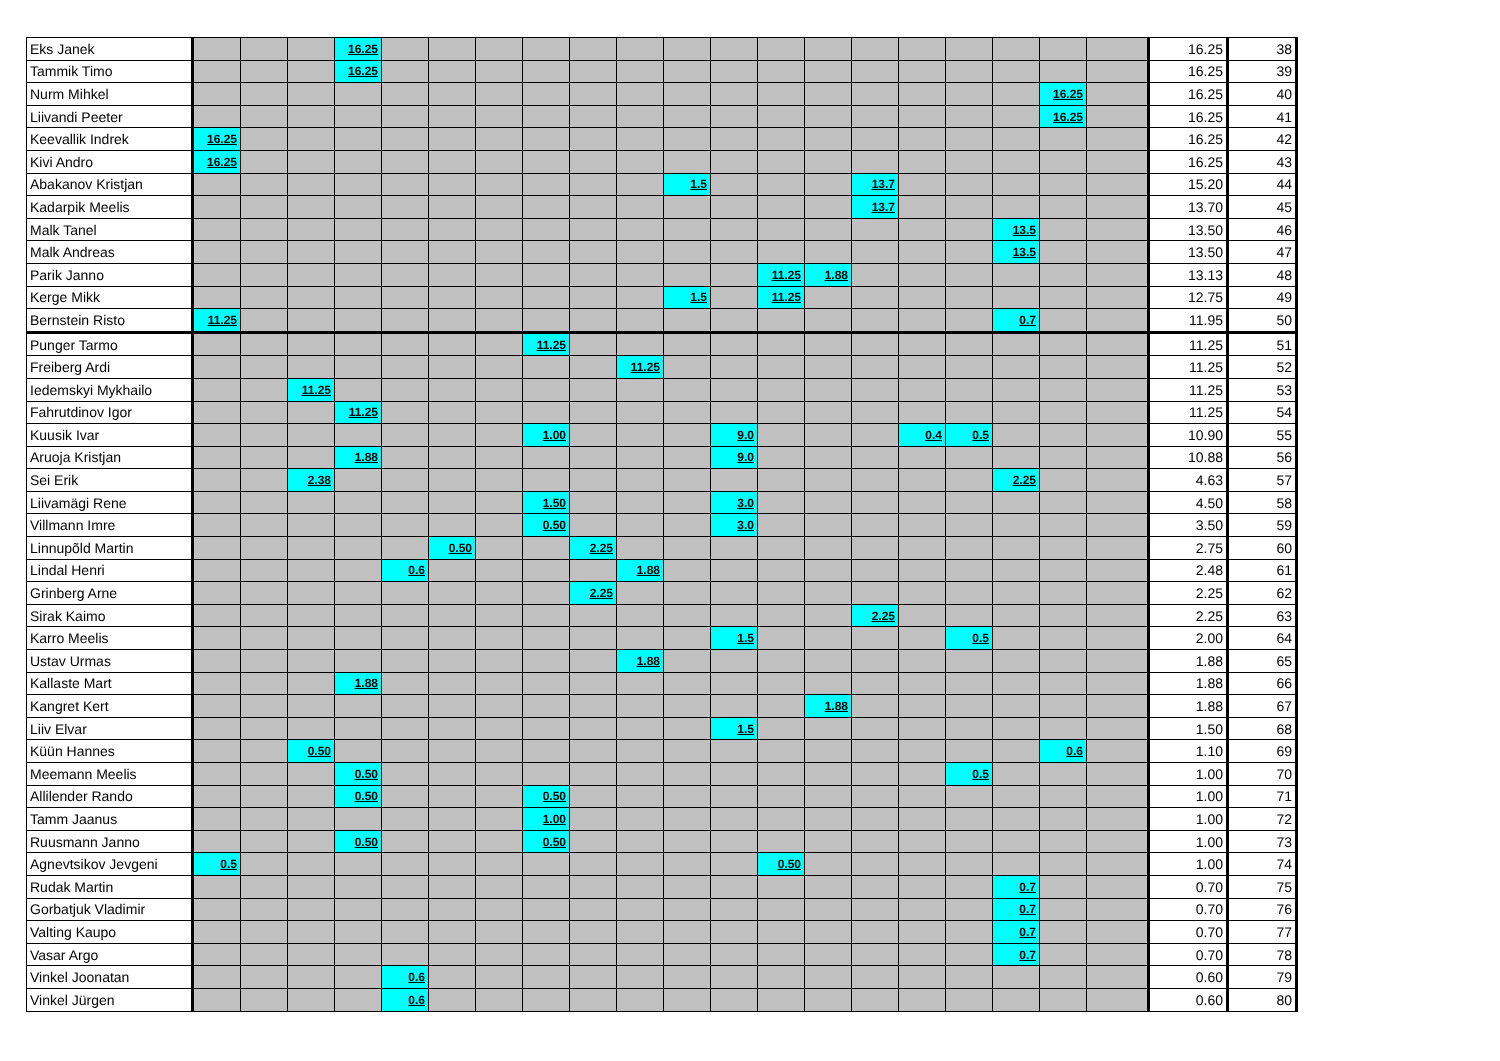| Eks Janek | | | | 16.25 | | | | | | | | | | | | | | | | | 16.25 | 38 |
| Tammik Timo | | | | 16.25 | | | | | | | | | | | | | | | | | 16.25 | 39 |
| Nurm Mihkel | | | | | | | | | | | | | | | | | | | 16.25 | | 16.25 | 40 |
| Liivandi Peeter | | | | | | | | | | | | | | | | | | | 16.25 | | 16.25 | 41 |
| Keevallik Indrek | 16.25 | | | | | | | | | | | | | | | | | | | | 16.25 | 42 |
| Kivi Andro | 16.25 | | | | | | | | | | | | | | | | | | | | 16.25 | 43 |
| Abakanov Kristjan | | | | | | | | | | | 1.5 | | | | 13.7 | | | | | | 15.20 | 44 |
| Kadarpik Meelis | | | | | | | | | | | | | | | 13.7 | | | | | | 13.70 | 45 |
| Malk Tanel | | | | | | | | | | | | | | | | | | 13.5 | | | 13.50 | 46 |
| Malk Andreas | | | | | | | | | | | | | | | | | | 13.5 | | | 13.50 | 47 |
| Parik Janno | | | | | | | | | | | | | 11.25 | 1.88 | | | | | | | 13.13 | 48 |
| Kerge Mikk | | | | | | | | | | | 1.5 | | 11.25 | | | | | | | | 12.75 | 49 |
| Bernstein Risto | 11.25 | | | | | | | | | | | | | | | | | 0.7 | | | 11.95 | 50 |
| Punger Tarmo | | | | | | | | 11.25 | | | | | | | | | | | | | 11.25 | 51 |
| Freiberg Ardi | | | | | | | | | | 11.25 | | | | | | | | | | | 11.25 | 52 |
| Iedemskyi Mykhailo | | | 11.25 | | | | | | | | | | | | | | | | | | 11.25 | 53 |
| Fahrutdinov Igor | | | | 11.25 | | | | | | | | | | | | | | | | | 11.25 | 54 |
| Kuusik Ivar | | | | | | | | 1.00 | | | | 9.0 | | | | 0.4 | 0.5 | | | | 10.90 | 55 |
| Aruoja Kristjan | | | | 1.88 | | | | | | | | 9.0 | | | | | | | | | 10.88 | 56 |
| Sei Erik | | | 2.38 | | | | | | | | | | | | | | | 2.25 | | | 4.63 | 57 |
| Liivamägi Rene | | | | | | | | 1.50 | | | | 3.0 | | | | | | | | | 4.50 | 58 |
| Villmann Imre | | | | | | | | 0.50 | | | | 3.0 | | | | | | | | | 3.50 | 59 |
| Linnupõld Martin | | | | | | 0.50 | | | 2.25 | | | | | | | | | | | | 2.75 | 60 |
| Lindal Henri | | | | | 0.6 | | | | | 1.88 | | | | | | | | | | | 2.48 | 61 |
| Grinberg Arne | | | | | | | | | 2.25 | | | | | | | | | | | | 2.25 | 62 |
| Sirak Kaimo | | | | | | | | | | | | | | | 2.25 | | | | | | 2.25 | 63 |
| Karro Meelis | | | | | | | | | | | | 1.5 | | | | | 0.5 | | | | 2.00 | 64 |
| Ustav Urmas | | | | | | | | | | 1.88 | | | | | | | | | | | 1.88 | 65 |
| Kallaste Mart | | | | 1.88 | | | | | | | | | | | | | | | | | 1.88 | 66 |
| Kangret Kert | | | | | | | | | | | | | | 1.88 | | | | | | | 1.88 | 67 |
| Liiv Elvar | | | | | | | | | | | | 1.5 | | | | | | | | | 1.50 | 68 |
| Küün Hannes | | | 0.50 | | | | | | | | | | | | | | | | 0.6 | | 1.10 | 69 |
| Meemann Meelis | | | | 0.50 | | | | | | | | | | | | | 0.5 | | | | 1.00 | 70 |
| Allilender Rando | | | | 0.50 | | | | 0.50 | | | | | | | | | | | | | 1.00 | 71 |
| Tamm Jaanus | | | | | | | | 1.00 | | | | | | | | | | | | | 1.00 | 72 |
| Ruusmann Janno | | | | 0.50 | | | | 0.50 | | | | | | | | | | | | | 1.00 | 73 |
| Agnevtsikov Jevgeni | 0.5 | | | | | | | | | | | | 0.50 | | | | | | | | 1.00 | 74 |
| Rudak Martin | | | | | | | | | | | | | | | | | | 0.7 | | | 0.70 | 75 |
| Gorbatjuk Vladimir | | | | | | | | | | | | | | | | | | 0.7 | | | 0.70 | 76 |
| Valting Kaupo | | | | | | | | | | | | | | | | | | 0.7 | | | 0.70 | 77 |
| Vasar Argo | | | | | | | | | | | | | | | | | | 0.7 | | | 0.70 | 78 |
| Vinkel Joonatan | | | | | 0.6 | | | | | | | | | | | | | | | | 0.60 | 79 |
| Vinkel Jürgen | | | | | 0.6 | | | | | | | | | | | | | | | | 0.60 | 80 |